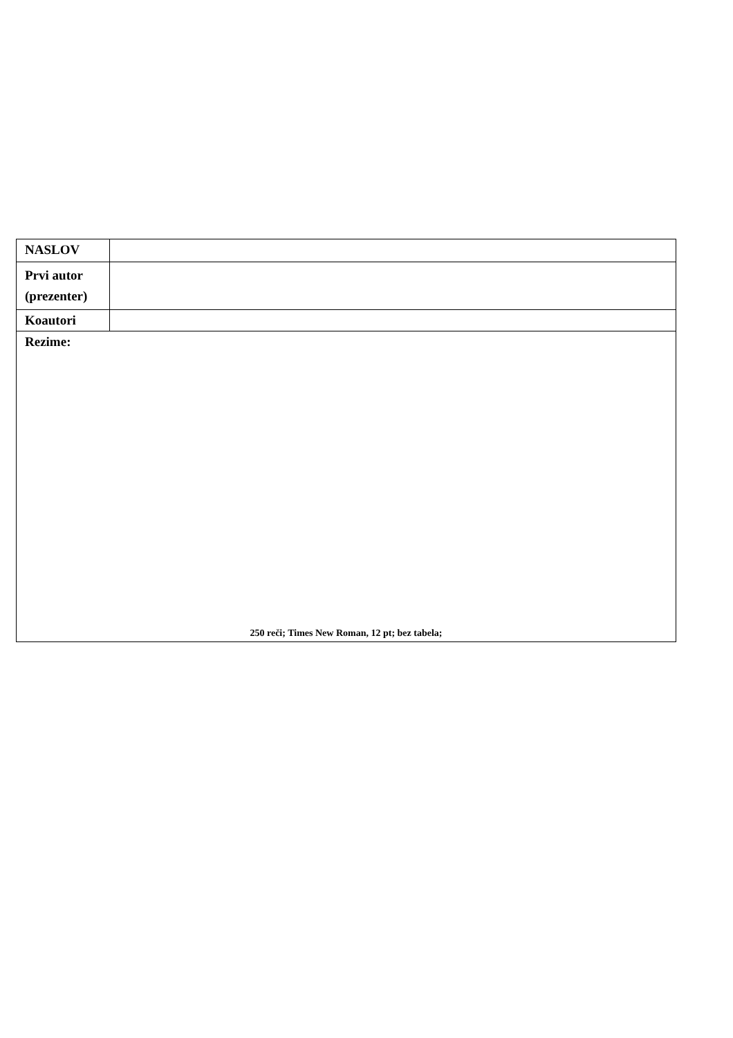| NASLOV | |
| Prvi autor (prezenter) | |
| Koautori | |
| Rezime: 250 reči; Times New Roman, 12 pt; bez tabela; | |